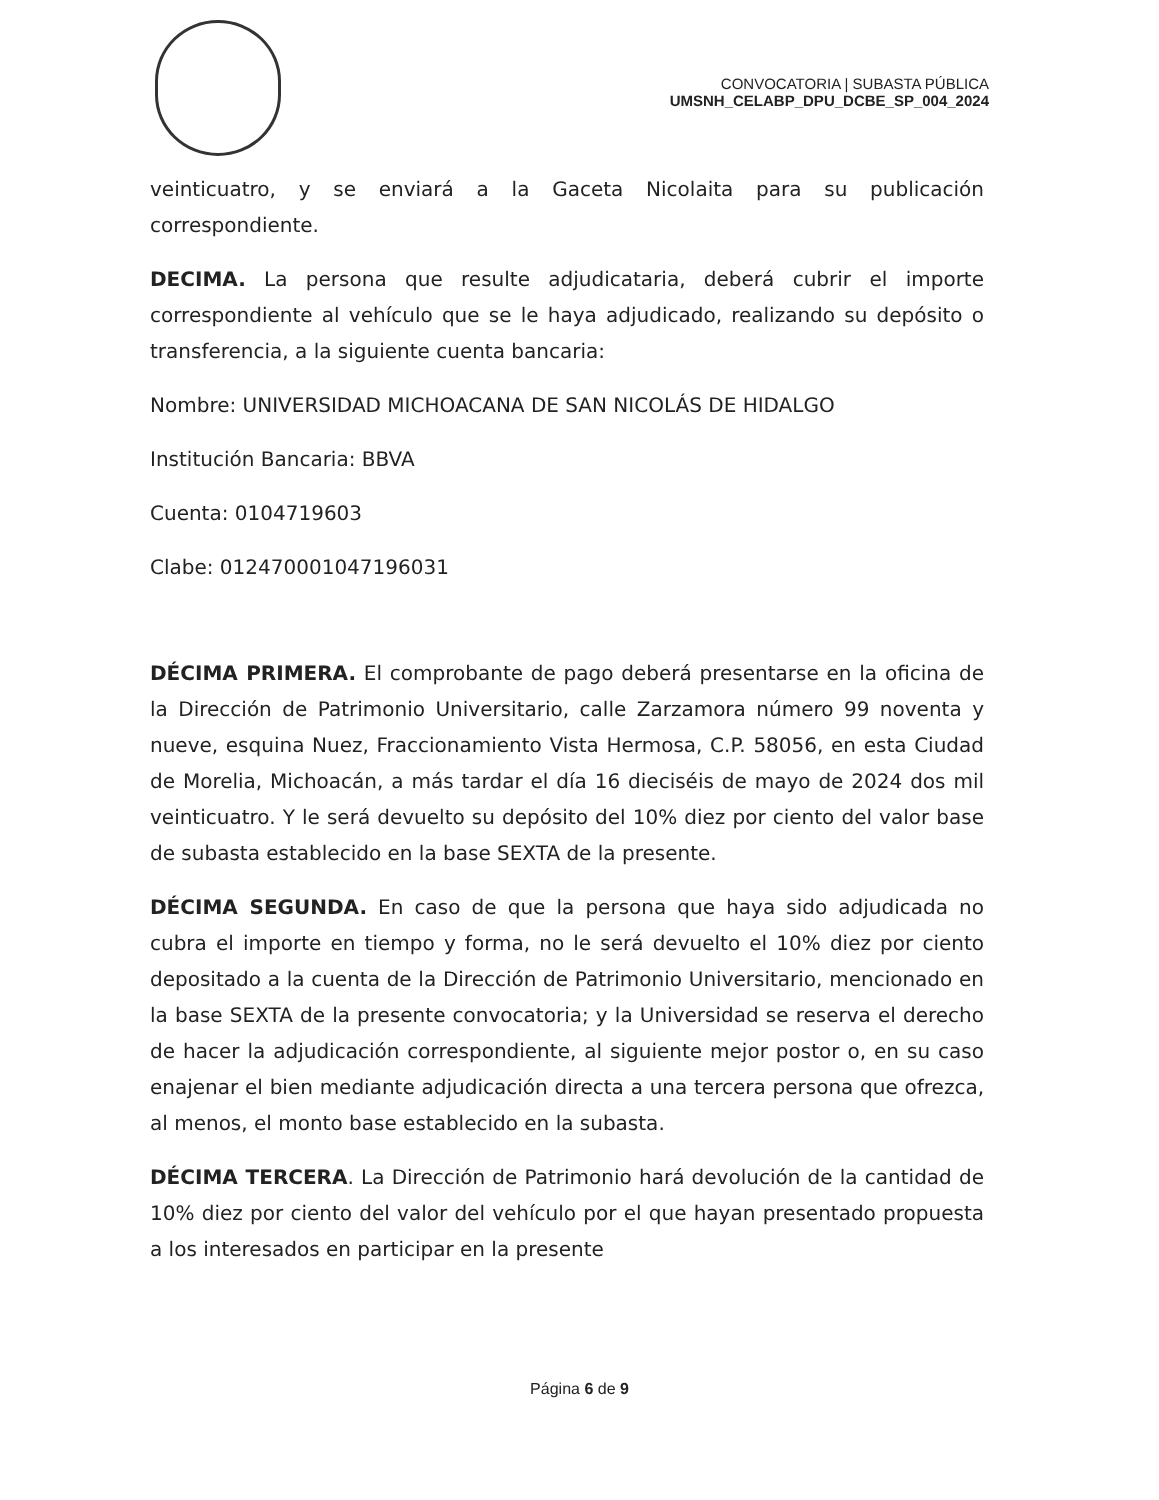CONVOCATORIA | SUBASTA PÚBLICA
UMSNH_CELABP_DPU_DCBE_SP_004_2024
veinticuatro, y se enviará a la Gaceta Nicolaita para su publicación correspondiente.
DECIMA. La persona que resulte adjudicataria, deberá cubrir el importe correspondiente al vehículo que se le haya adjudicado, realizando su depósito o transferencia, a la siguiente cuenta bancaria:
Nombre: UNIVERSIDAD MICHOACANA DE SAN NICOLÁS DE HIDALGO
Institución Bancaria: BBVA
Cuenta: 0104719603
Clabe: 012470001047196031
DÉCIMA PRIMERA. El comprobante de pago deberá presentarse en la oficina de la Dirección de Patrimonio Universitario, calle Zarzamora número 99 noventa y nueve, esquina Nuez, Fraccionamiento Vista Hermosa, C.P. 58056, en esta Ciudad de Morelia, Michoacán, a más tardar el día 16 dieciséis de mayo de 2024 dos mil veinticuatro. Y le será devuelto su depósito del 10% diez por ciento del valor base de subasta establecido en la base SEXTA de la presente.
DÉCIMA SEGUNDA. En caso de que la persona que haya sido adjudicada no cubra el importe en tiempo y forma, no le será devuelto el 10% diez por ciento depositado a la cuenta de la Dirección de Patrimonio Universitario, mencionado en la base SEXTA de la presente convocatoria; y la Universidad se reserva el derecho de hacer la adjudicación correspondiente, al siguiente mejor postor o, en su caso enajenar el bien mediante adjudicación directa a una tercera persona que ofrezca, al menos, el monto base establecido en la subasta.
DÉCIMA TERCERA. La Dirección de Patrimonio hará devolución de la cantidad de 10% diez por ciento del valor del vehículo por el que hayan presentado propuesta a los interesados en participar en la presente
Página 6 de 9